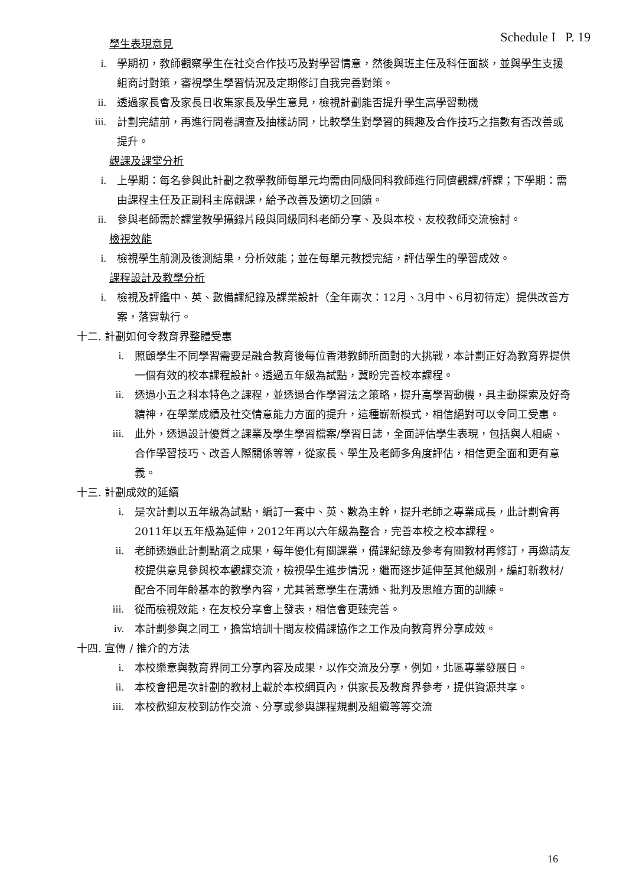Schedule I P. 19
學生表現意見
i. 學期初，教師觀察學生在社交合作技巧及對學習情意，然後與班主任及科任面談，並與學生支援組商討對策，審視學生學習情況及定期修訂自我完善對策。
ii. 透過家長會及家長日收集家長及學生意見，檢視計劃能否提升學生高學習動機
iii. 計劃完結前，再進行問卷調查及抽樣訪問，比較學生對學習的興趣及合作技巧之指數有否改善或提升。
觀課及課堂分析
i. 上學期：每名參與此計劃之教學教師每單元均需由同級同科教師進行同儕觀課/評課；下學期：需由課程主任及正副科主席觀課，給予改善及適切之回饋。
ii. 參與老師需於課堂教學攝錄片段與同級同科老師分享、及與本校、友校教師交流檢討。
檢視效能
i. 檢視學生前測及後測結果，分析效能；並在每單元教授完結，評估學生的學習成效。
課程設計及教學分析
i. 檢視及評鑑中、英、數備課紀錄及課業設計（全年兩次：12月、3月中、6月初待定）提供改善方案，落實執行。
十二. 計劃如何令教育界整體受惠
i. 照顧學生不同學習需要是融合教育後每位香港教師所面對的大挑戰，本計劃正好為教育界提供一個有效的校本課程設計。透過五年級為試點，冀盼完善校本課程。
ii. 透過小五之科本特色之課程，並透過合作學習法之策略，提升高學習動機，具主動探索及好奇精神，在學業成績及社交情意能力方面的提升，這種嶄新模式，相信絕對可以令同工受惠。
iii. 此外，透過設計優質之課業及學生學習檔案/學習日誌，全面評估學生表現，包括與人相處、合作學習技巧、改善人際關係等等，從家長、學生及老師多角度評估，相信更全面和更有意義。
十三. 計劃成效的延續
i. 是次計劃以五年級為試點，編訂一套中、英、數為主幹，提升老師之專業成長，此計劃會再2011年以五年級為延伸，2012年再以六年級為整合，完善本校之校本課程。
ii. 老師透過此計劃點滴之成果，每年優化有關課業，備課紀錄及參考有關教材再修訂，再邀請友校提供意見參與校本觀課交流，檢視學生進步情況，繼而逐步延伸至其他級別，編訂新教材/配合不同年齡基本的教學內容，尤其著意學生在溝通、批判及思維方面的訓練。
iii. 從而檢視效能，在友校分享會上發表，相信會更臻完善。
iv. 本計劃參與之同工，擔當培訓十間友校備課協作之工作及向教育界分享成效。
十四. 宣傳 / 推介的方法
i. 本校樂意與教育界同工分享內容及成果，以作交流及分享，例如，北區專業發展日。
ii. 本校會把是次計劃的教材上載於本校網頁內，供家長及教育界參考，提供資源共享。
iii. 本校歡迎友校到訪作交流、分享或參與課程規劃及組織等等交流
16